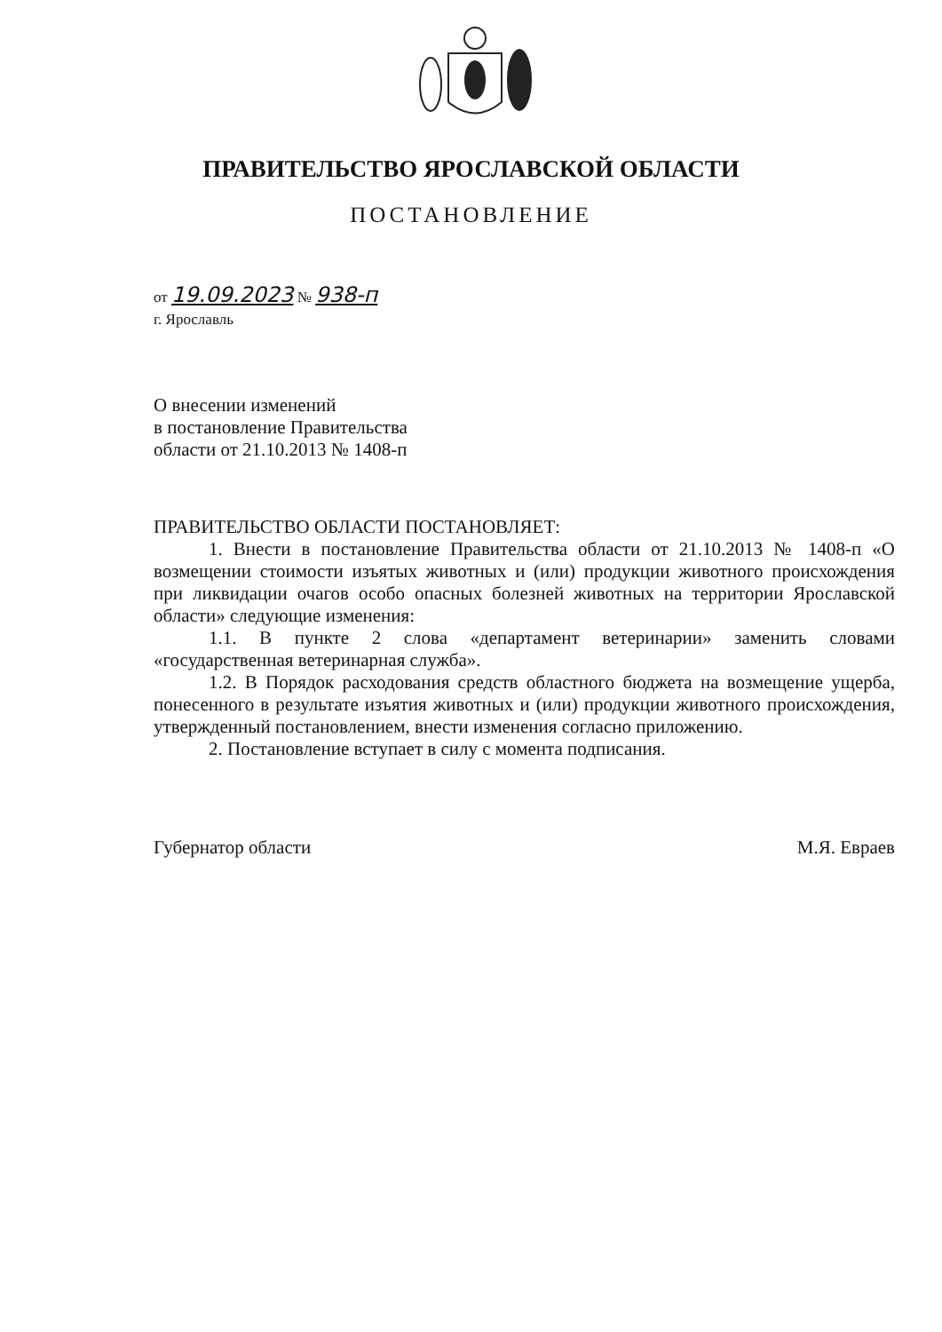ПРАВИТЕЛЬСТВО ЯРОСЛАВСКОЙ ОБЛАСТИ
ПОСТАНОВЛЕНИЕ
от 19.09.2023 № 938-п
г. Ярославль
О внесении изменений
в постановление Правительства
области от 21.10.2013 № 1408-п
ПРАВИТЕЛЬСТВО ОБЛАСТИ ПОСТАНОВЛЯЕТ:
1. Внести в постановление Правительства области от 21.10.2013 № 1408-п «О возмещении стоимости изъятых животных и (или) продукции животного происхождения при ликвидации очагов особо опасных болезней животных на территории Ярославской области» следующие изменения:
1.1. В пункте 2 слова «департамент ветеринарии» заменить словами «государственная ветеринарная служба».
1.2. В Порядок расходования средств областного бюджета на возмещение ущерба, понесенного в результате изъятия животных и (или) продукции животного происхождения, утвержденный постановлением, внести изменения согласно приложению.
2. Постановление вступает в силу с момента подписания.
Губернатор области М.Я. Евраев